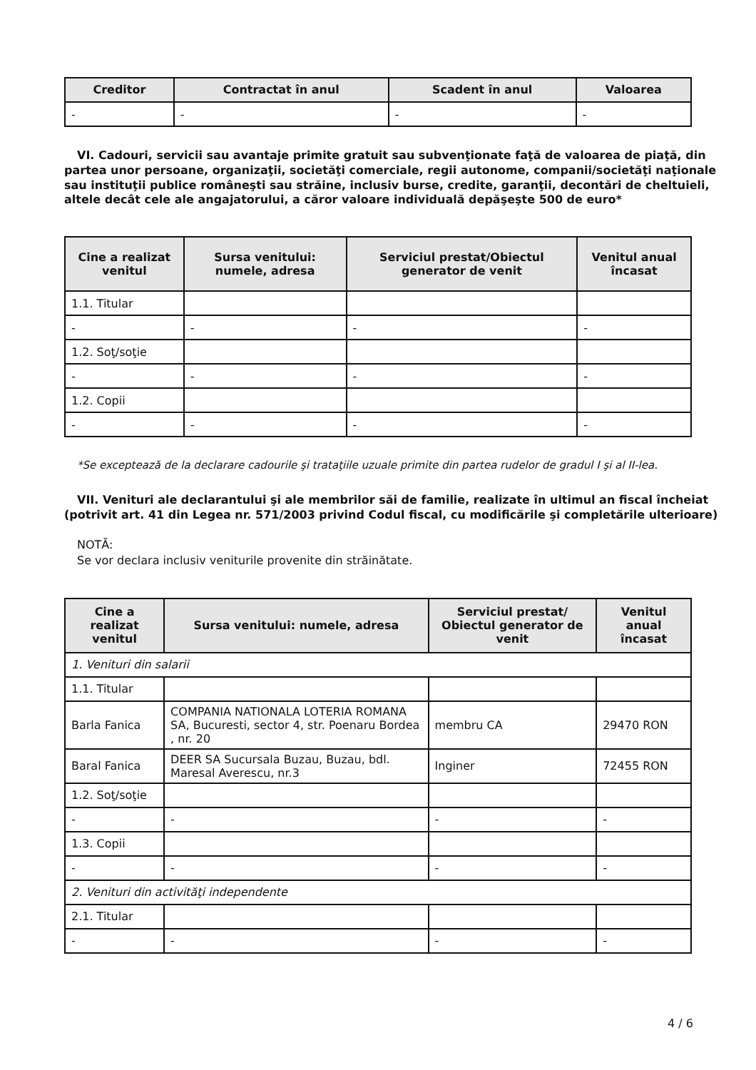| Creditor | Contractat în anul | Scadent în anul | Valoarea |
| --- | --- | --- | --- |
| - | - | - | - |
VI. Cadouri, servicii sau avantaje primite gratuit sau subvenţionate faţă de valoarea de piaţă, din partea unor persoane, organizaţii, societăţi comerciale, regii autonome, companii/societăţi naţionale sau instituţii publice româneşti sau străine, inclusiv burse, credite, garanţii, decontări de cheltuieli, altele decât cele ale angajatorului, a căror valoare individuală depăşeşte 500 de euro*
| Cine a realizat venitul | Sursa venitului: numele, adresa | Serviciul prestat/Obiectul generator de venit | Venitul anual încasat |
| --- | --- | --- | --- |
| 1.1. Titular | | | |
| - | - | - | - |
| 1.2. Soţ/soţie | | | |
| - | - | - | - |
| 1.2. Copii | | | |
| - | - | - | - |
*Se exceptează de la declarare cadourile şi trataţiile uzuale primite din partea rudelor de gradul I şi al II-lea.
VII. Venituri ale declarantului şi ale membrilor săi de familie, realizate în ultimul an fiscal încheiat (potrivit art. 41 din Legea nr. 571/2003 privind Codul fiscal, cu modificările şi completările ulterioare)
NOTĂ:
Se vor declara inclusiv veniturile provenite din străinătate.
| Cine a realizat venitul | Sursa venitului: numele, adresa | Serviciul prestat/ Obiectul generator de venit | Venitul anual încasat |
| --- | --- | --- | --- |
| 1. Venituri din salarii | | | |
| 1.1. Titular | | | |
| Barla Fanica | COMPANIA NATIONALA LOTERIA ROMANA SA, Bucuresti, sector 4, str. Poenaru Bordea , nr. 20 | membru CA | 29470 RON |
| Baral Fanica | DEER SA Sucursala Buzau, Buzau, bdl. Maresal Averescu, nr.3 | Inginer | 72455 RON |
| 1.2. Soţ/soţie | | | |
| - | - | - | - |
| 1.3. Copii | | | |
| - | - | - | - |
| 2. Venituri din activităţi independente | | | |
| 2.1. Titular | | | |
| - | - | - | - |
4 / 6